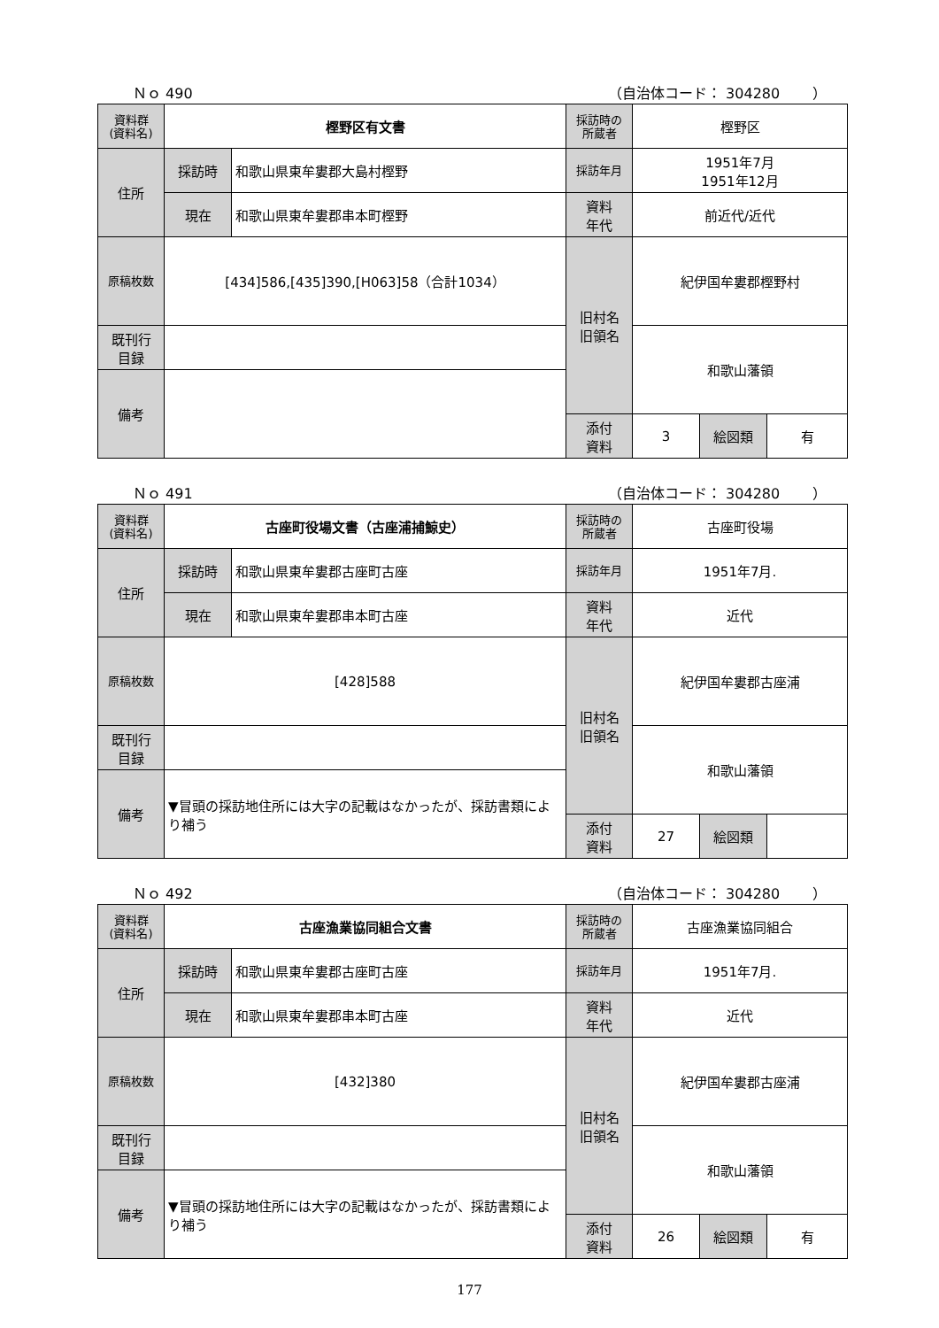Ｎｏ 490 （自治体コード： 304280　　 ）
| 資料群 (資料名) | 樫野区有文書 | | 採訪時の 所蔵者 | 樫野区 | | |
| 住所 | 採訪時 | 和歌山県東牟婁郡大島村樫野 | 採訪年月 | 1951年7月 1951年12月 | | |
| | 現在 | 和歌山県東牟婁郡串本町樫野 | 資料 年代 | 前近代/近代 | | |
| 原稿枚数 | [434]586,[435]390,[H063]58（合計1034） | | 旧村名 旧領名 | 紀伊国牟婁郡樫野村 | | |
| 既刊行 目録 | | | | 和歌山藩領 | | |
| 備考 | | | | | | |
| | | | 添付 資料 | 3 | 絵図類 | 有 |
Ｎｏ 491 （自治体コード： 304280　　 ）
| 資料群 (資料名) | 古座町役場文書（古座浦捕鯨史） | | 採訪時の 所蔵者 | 古座町役場 | | |
| 住所 | 採訪時 | 和歌山県東牟婁郡古座町古座 | 採訪年月 | 1951年7月. | | |
| | 現在 | 和歌山県東牟婁郡串本町古座 | 資料 年代 | 近代 | | |
| 原稿枚数 | [428]588 | | 旧村名 旧領名 | 紀伊国牟婁郡古座浦 | | |
| 既刊行 目録 | | | | 和歌山藩領 | | |
| 備考 | ▼冒頭の採訪地住所には大字の記載はなかったが、採訪書類により補う | | | | | |
| | | | 添付 資料 | 27 | 絵図類 | |
Ｎｏ 492 （自治体コード： 304280　　 ）
| 資料群 (資料名) | 古座漁業協同組合文書 | | 採訪時の 所蔵者 | 古座漁業協同組合 | | |
| 住所 | 採訪時 | 和歌山県東牟婁郡古座町古座 | 採訪年月 | 1951年7月. | | |
| | 現在 | 和歌山県東牟婁郡串本町古座 | 資料 年代 | 近代 | | |
| 原稿枚数 | [432]380 | | 旧村名 旧領名 | 紀伊国牟婁郡古座浦 | | |
| 既刊行 目録 | | | | 和歌山藩領 | | |
| 備考 | ▼冒頭の採訪地住所には大字の記載はなかったが、採訪書類により補う | | | | | |
| | | | 添付 資料 | 26 | 絵図類 | 有 |
177